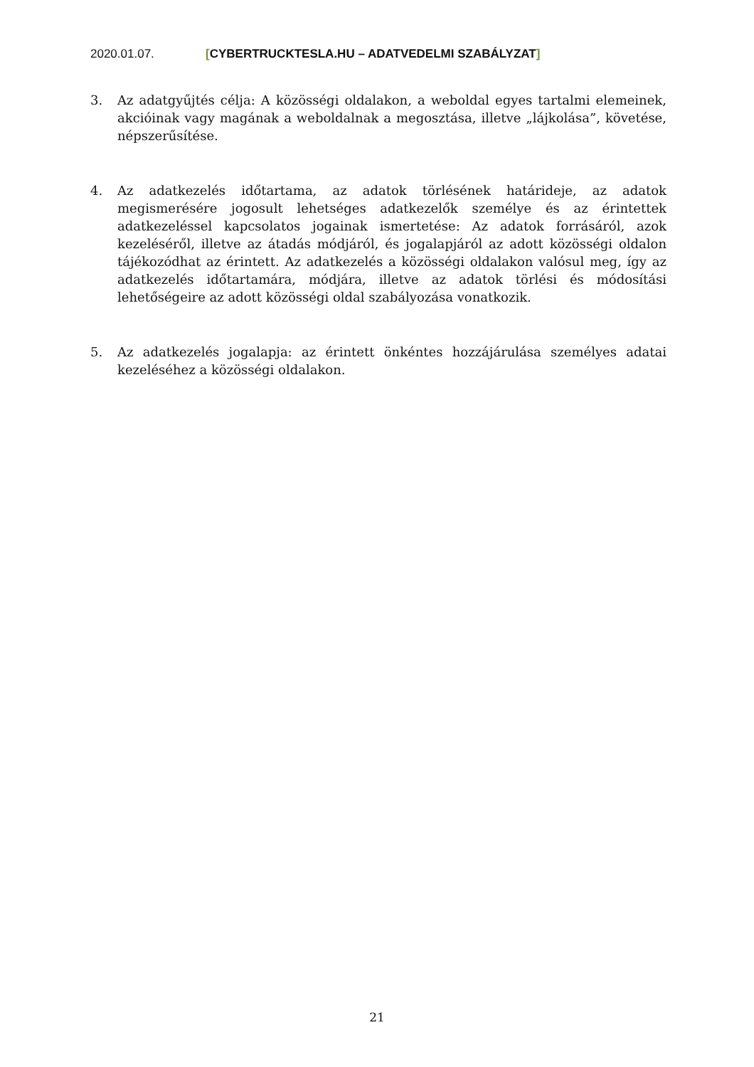2020.01.07. [CYBERTRUCKTESLA.HU – ADATVEDELMI SZABÁLYZAT]
3. Az adatgyűjtés célja: A közösségi oldalakon, a weboldal egyes tartalmi elemeinek, akcióinak vagy magának a weboldalnak a megosztása, illetve „lájkolása”, követése, népszerűsítése.
4. Az adatkezelés időtartama, az adatok törlésének határideje, az adatok megismerésére jogosult lehetséges adatkezelők személye és az érintettek adatkezeléssel kapcsolatos jogainak ismertetése: Az adatok forrásáról, azok kezeléséről, illetve az átadás módjáról, és jogalapjáról az adott közösségi oldalon tájékozódhat az érintett. Az adatkezelés a közösségi oldalakon valósul meg, így az adatkezelés időtartamára, módjára, illetve az adatok törlési és módosítási lehetőségeire az adott közösségi oldal szabályozása vonatkozik.
5. Az adatkezelés jogalapja: az érintett önkéntes hozzájárulása személyes adatai kezeléséhez a közösségi oldalakon.
21